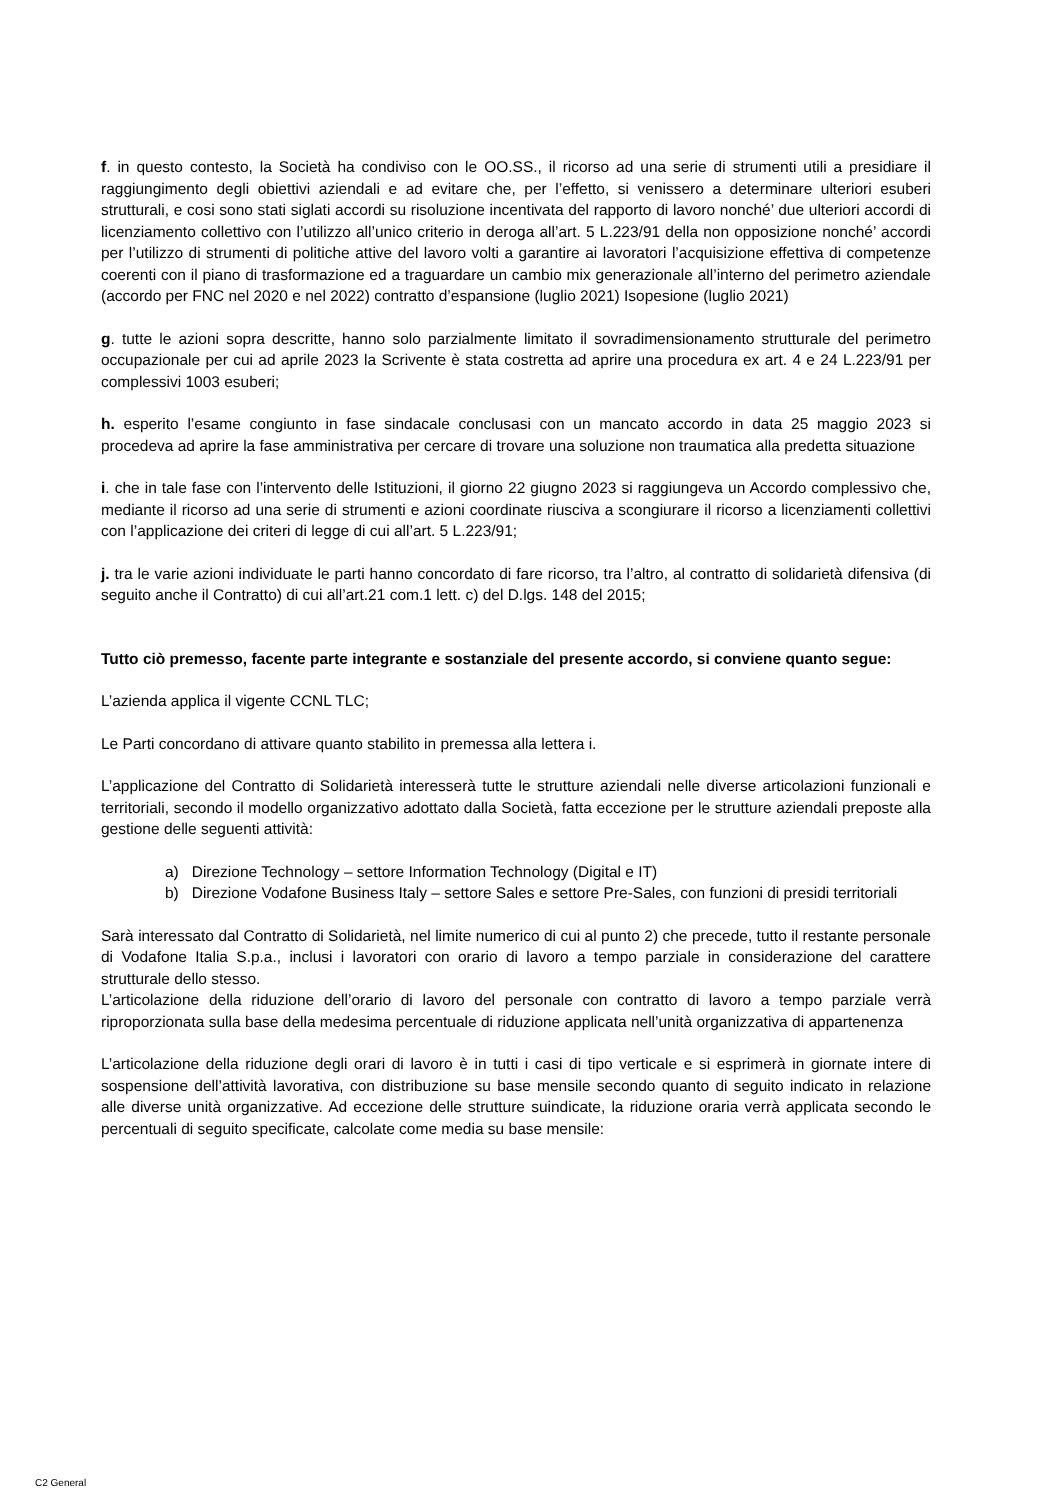f. in questo contesto, la Società ha condiviso con le OO.SS., il ricorso ad una serie di strumenti utili a presidiare il raggiungimento degli obiettivi aziendali e ad evitare che, per l’effetto, si venissero a determinare ulteriori esuberi strutturali, e cosi sono stati siglati accordi su risoluzione incentivata del rapporto di lavoro nonché’ due ulteriori accordi di licenziamento collettivo con l’utilizzo all’unico criterio in deroga all’art. 5 L.223/91 della non opposizione nonché’ accordi per l’utilizzo di strumenti di politiche attive del lavoro volti a garantire ai lavoratori l’acquisizione effettiva di competenze coerenti con il piano di trasformazione ed a traguardare un cambio mix generazionale all’interno del perimetro aziendale (accordo per FNC nel 2020 e nel 2022) contratto d’espansione (luglio 2021) Isopesione (luglio 2021)
g. tutte le azioni sopra descritte, hanno solo parzialmente limitato il sovradimensionamento strutturale del perimetro occupazionale per cui ad aprile 2023 la Scrivente è stata costretta ad aprire una procedura ex art. 4 e 24 L.223/91 per complessivi 1003 esuberi;
h. esperito l’esame congiunto in fase sindacale conclusasi con un mancato accordo in data 25 maggio 2023 si procedeva ad aprire la fase amministrativa per cercare di trovare una soluzione non traumatica alla predetta situazione
i. che in tale fase con l’intervento delle Istituzioni, il giorno 22 giugno 2023 si raggiungeva un Accordo complessivo che, mediante il ricorso ad una serie di strumenti e azioni coordinate riusciva a scongiurare il ricorso a licenziamenti collettivi con l’applicazione dei criteri di legge di cui all’art. 5 L.223/91;
j. tra le varie azioni individuate le parti hanno concordato di fare ricorso, tra l’altro, al contratto di solidarietà difensiva (di seguito anche il Contratto) di cui all’art.21 com.1 lett. c) del D.lgs. 148 del 2015;
Tutto ciò premesso, facente parte integrante e sostanziale del presente accordo, si conviene quanto segue:
L’azienda applica il vigente CCNL TLC;
Le Parti concordano di attivare quanto stabilito in premessa alla lettera i.
L’applicazione del Contratto di Solidarietà interesserà tutte le strutture aziendali nelle diverse articolazioni funzionali e territoriali, secondo il modello organizzativo adottato dalla Società, fatta eccezione per le strutture aziendali preposte alla gestione delle seguenti attività:
a) Direzione Technology – settore Information Technology (Digital e IT)
b) Direzione Vodafone Business Italy – settore Sales e settore Pre-Sales, con funzioni di presidi territoriali
Sarà interessato dal Contratto di Solidarietà, nel limite numerico di cui al punto 2) che precede, tutto il restante personale di Vodafone Italia S.p.a., inclusi i lavoratori con orario di lavoro a tempo parziale in considerazione del carattere strutturale dello stesso.
L’articolazione della riduzione dell’orario di lavoro del personale con contratto di lavoro a tempo parziale verrà riproporzionata sulla base della medesima percentuale di riduzione applicata nell’unità organizzativa di appartenenza
L’articolazione della riduzione degli orari di lavoro è in tutti i casi di tipo verticale e si esprimerà in giornate intere di sospensione dell’attività lavorativa, con distribuzione su base mensile secondo quanto di seguito indicato in relazione alle diverse unità organizzative. Ad eccezione delle strutture suindicate, la riduzione oraria verrà applicata secondo le percentuali di seguito specificate, calcolate come media su base mensile:
C2 General